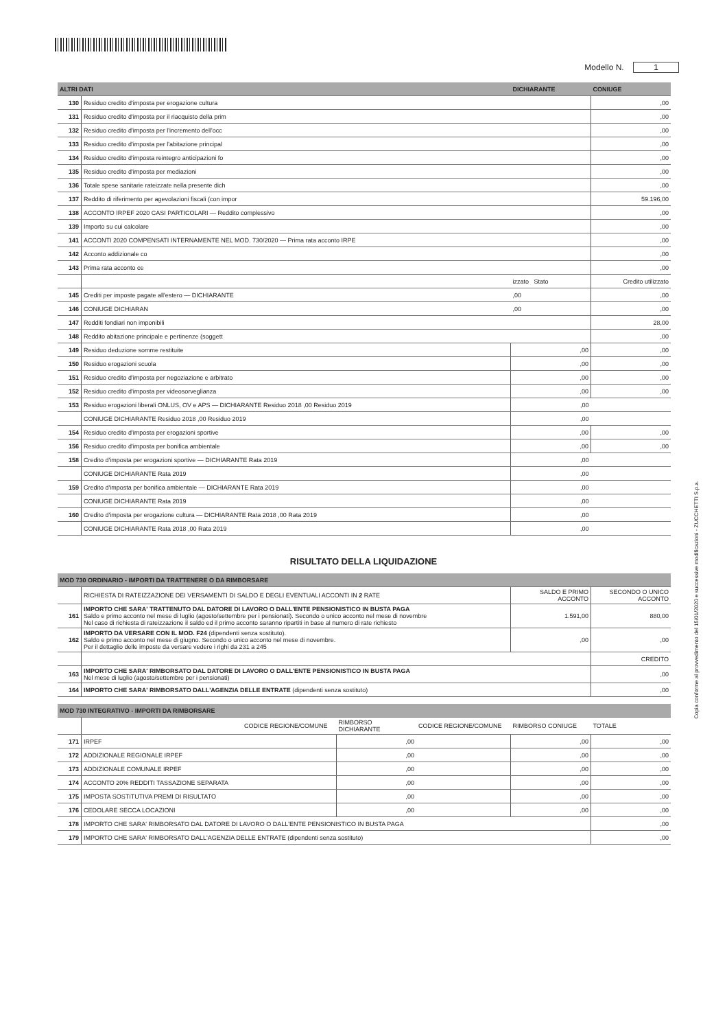Modello N. 1
| ALTRI DATI | | DICHIARANTE | CONIUGE |
| --- | --- | --- | --- |
| 130 | Residuo credito d'imposta per erogazione cultura | | ,00 |
| 131 | Residuo credito d'imposta per il riacquisto della prim | | ,00 |
| 132 | Residuo credito d'imposta per l'incremento dell'occ | | ,00 |
| 133 | Residuo credito d'imposta per l'abitazione principal | | ,00 |
| 134 | Residuo credito d'imposta reintegro anticipazioni fo | | ,00 |
| 135 | Residuo credito d'imposta per mediazioni | | ,00 |
| 136 | Totale spese sanitarie rateizzate nella presente dich | | ,00 |
| 137 | Reddito di riferimento per agevolazioni fiscali (con impor | | 59.196,00 |
| 138 | ACCONTO IRPEF 2020 CASI PARTICOLARI — Reddito complessivo | | ,00 |
| 139 | Importo su cui calcolare | | ,00 |
| 141 | ACCONTI 2020 COMPENSATI INTERNAMENTE NEL MOD. 730/2020 — Prima rata acconto IRPE | | ,00 |
| 142 | Acconto addizionale co | | ,00 |
| 143 | Prima rata acconto ce | | ,00 |
| | | izzato Stato | Credito utilizzato |
| 145 | Crediti per imposte pagate all'estero — DICHIARANTE | ,00 | ,00 |
| 146 | CONIUGE DICHIARAN | ,00 | ,00 |
| 147 | Redditi fondiari non imponibili | | 28,00 |
| 148 | Reddito abitazione principale e pertinenze (soggett | | ,00 |
| 149 | Residuo deduzione somme restituite | ,00 | ,00 |
| 150 | Residuo erogazioni scuola | ,00 | ,00 |
| 151 | Residuo credito d'imposta per negoziazione e arbitrato | ,00 | ,00 |
| 152 | Residuo credito d'imposta per videosorveglianza | ,00 | ,00 |
| 153 | Residuo erogazioni liberali ONLUS, OV e APS — DICHIARANTE Residuo 2018 ,00 Residuo 2019 | ,00 | |
| | CONIUGE DICHIARANTE Residuo 2018 ,00 Residuo 2019 | ,00 | |
| 154 | Residuo credito d'imposta per erogazioni sportive | ,00 | ,00 |
| 156 | Residuo credito d'imposta per bonifica ambientale | ,00 | ,00 |
| 158 | Credito d'imposta per erogazioni sportive — DICHIARANTE Rata 2019 | ,00 | |
| | CONIUGE DICHIARANTE Rata 2019 | ,00 | |
| 159 | Credito d'imposta per bonifica ambientale — DICHIARANTE Rata 2019 | ,00 | |
| | CONIUGE DICHIARANTE Rata 2019 | ,00 | |
| 160 | Credito d'imposta per erogazione cultura — DICHIARANTE Rata 2018 ,00 Rata 2019 | ,00 | |
| | CONIUGE DICHIARANTE Rata 2018 ,00 Rata 2019 | ,00 | |
RISULTATO DELLA LIQUIDAZIONE
| MOD 730 ORDINARIO - IMPORTI DA TRATTENERE O DA RIMBORSARE | | | |
| --- | --- | --- | --- |
| | RICHIESTA DI RATEIZZAZIONE DEI VERSAMENTI DI SALDO E DEGLI EVENTUALI ACCONTI IN 2 RATE | SALDO E PRIMO ACCONTO | SECONDO O UNICO ACCONTO |
| 161 | IMPORTO CHE SARA' TRATTENUTO DAL DATORE DI LAVORO O DALL'ENTE PENSIONISTICO IN BUSTA PAGA Saldo e primo acconto nel mese di luglio (agosto/settembre per i pensionati). Secondo o unico acconto nel mese di novembre Nel caso di richiesta di rateizzazione il saldo ed il primo acconto saranno ripartiti in base al numero di rate richiesto | 1.591,00 | 880,00 |
| 162 | IMPORTO DA VERSARE CON IL MOD. F24 (dipendenti senza sostituto). Saldo e primo acconto nel mese di giugno. Secondo o unico acconto nel mese di novembre. Per il dettaglio delle imposte da versare vedere i righi da 231 a 245 | ,00 | ,00 |
| | | | CREDITO |
| 163 | IMPORTO CHE SARA' RIMBORSATO DAL DATORE DI LAVORO O DALL'ENTE PENSIONISTICO IN BUSTA PAGA Nel mese di luglio (agosto/settembre per i pensionati) | | ,00 |
| 164 | IMPORTO CHE SARA' RIMBORSATO DALL'AGENZIA DELLE ENTRATE (dipendenti senza sostituto) | | ,00 |
| MOD 730 INTEGRATIVO - IMPORTI DA RIMBORSARE | | | | | | |
| --- | --- | --- | --- | --- | --- | --- |
| | | CODICE REGIONE/COMUNE | RIMBORSO DICHIARANTE | CODICE REGIONE/COMUNE | RIMBORSO CONIUGE | TOTALE |
| 171 | IRPEF | | ,00 | | ,00 | ,00 |
| 172 | ADDIZIONALE REGIONALE IRPEF | | ,00 | | ,00 | ,00 |
| 173 | ADDIZIONALE COMUNALE IRPEF | | ,00 | | ,00 | ,00 |
| 174 | ACCONTO 20% REDDITI TASSAZIONE SEPARATA | | ,00 | | ,00 | ,00 |
| 175 | IMPOSTA SOSTITUTIVA PREMI DI RISULTATO | | ,00 | | ,00 | ,00 |
| 176 | CEDOLARE SECCA LOCAZIONI | | ,00 | | ,00 | ,00 |
| 178 | IMPORTO CHE SARA' RIMBORSATO DAL DATORE DI LAVORO O DALL'ENTE PENSIONISTICO IN BUSTA PAGA | | | | | ,00 |
| 179 | IMPORTO CHE SARA' RIMBORSATO DALL'AGENZIA DELLE ENTRATE (dipendenti senza sostituto) | | | | | ,00 |
Copia conforme al provvedimento del 15/01/2020 e successive modificazioni - ZUCCHETTI S.p.a.